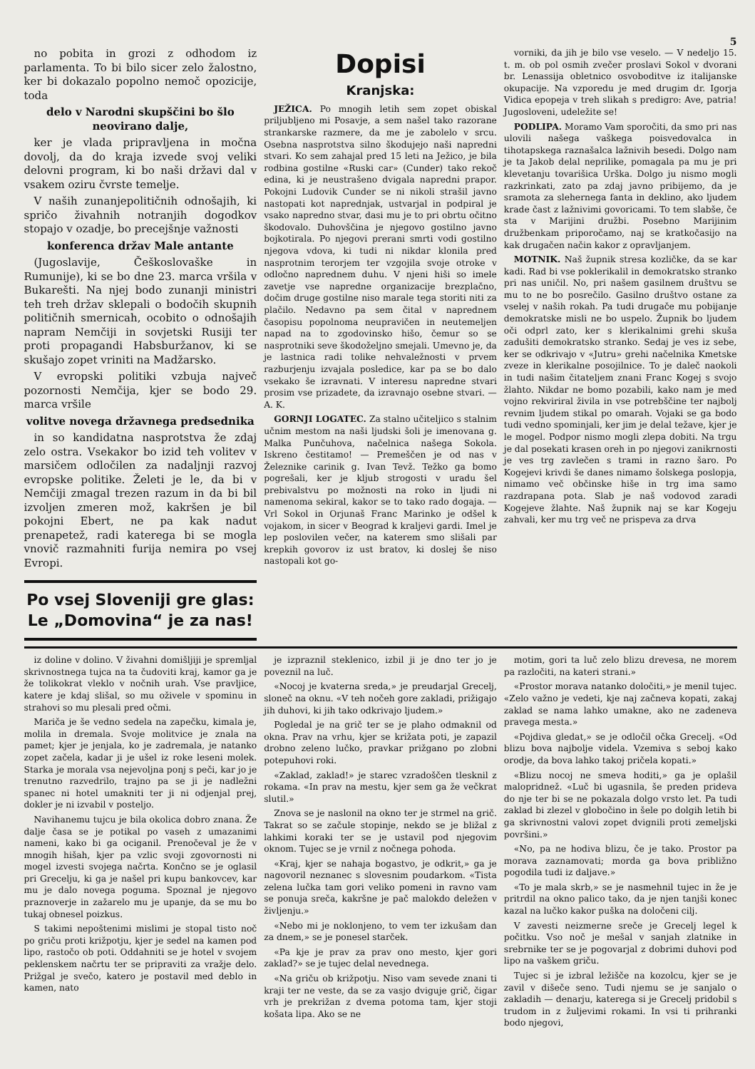5
no pobita in grozi z odhodom iz parlamenta. To bi bilo sicer zelo žalostno, ker bi dokazalo popolno nemoč opozicije, toda
delo v Narodni skupščini bo šlo neovirano dalje,
ker je vlada pripravljena in močna dovolj, da do kraja izvede svoj veliki delovni program, ki bo naši državi dal v vsakem oziru čvrste temelje.
V naših zunanjepolitičnih odnošajih, ki spričo živahnih notranjih dogodkov stopajo v ozadje, bo precejšnje važnosti
konferenca držav Male antante
(Jugoslavije, Češkoslovaške in Rumunije), ki se bo dne 23. marca vršila v Bukarešti. Na njej bodo zunanji ministri teh treh držav sklepali o bodočih skupnih političnih smernicah, ocobito o odnošajih napram Nemčiji in sovjetski Rusiji ter proti propagandi Habsburžanov, ki se skušajo zopet vriniti na Madžarsko.
V evropski politiki vzbuja največ pozornosti Nemčija, kjer se bodo 29. marca vršile
volitve novega državnega predsednika
in so kandidatna nasprotstva že zdaj zelo ostra. Vsekakor bo izid teh volitev v marsičem odločilen za nadaljnji razvoj evropske politike. Želeti je le, da bi v Nemčiji zmagal trezen razum in da bi bil izvoljen zmeren mož, kakršen je bil pokojni Ebert, ne pa kak nadut prenapetež, radi katerega bi se mogla vnovič razmahniti furija nemira po vsej Evropi.
Po vsej Sloveniji gre glas:
Le „Domovina“ je za nas!
Dopisi
Kranjska:
JEŽICA. Po mnogih letih sem zopet obiskal priljubljeno mi Posavje, a sem našel tako razorane strankarske razmere, da me je zabolelo v srcu. Osebna nasprotstva silno škodujejo naši napredni stvari. Ko sem zahajal pred 15 leti na Ježico, je bila rodbina gostilne «Ruski car» (Cunder) tako rekoč edina, ki je neustrašeno dvigala napredni prapor. Pokojni Ludovik Cunder se ni nikoli strašil javno nastopati kot naprednjak, ustvarjal in podpiral je vsako napredno stvar, dasi mu je to pri obrtu očitno škodovalo. Duhovščina je njegovo gostilno javno bojkotirala. Po njegovi prerani smrti vodi gostilno njegova vdova, ki tudi ni nikdar klonila pred nasprotnim terorjem ter vzgojila svoje otroke v odločno naprednem duhu. V njeni hiši so imele zavetje vse napredne organizacije brezplačno, dočim druge gostilne niso marale tega storiti niti za plačilo. Nedavno pa sem čital v naprednem časopisu popolnoma neupravičen in neutemeljen napad na to zgodovinsko hišo, čemur so se nasprotniki seve škodoželjno smejali. Umevno je, da je lastnica radi tolike nehvaležnosti v prvem razburjenju izvajala posledice, kar pa se bo dalo vsekako še izravnati. V interesu napredne stvari prosim vse prizadete, da izravnajo osebne stvari. — A. K.
GORNJI LOGATEC. Za stalno učiteljico s stalnim učnim mestom na naši ljudski šoli je imenovana g. Malka Punčuhova, načelnica našega Sokola. Iskreno čestitamo! — Premeščen je od nas v Železnike carinik g. Ivan Tevž. Težko ga bomo pogrešali, ker je kljub strogosti v uradu šel prebivalstvu po možnosti na roko in ljudi ni namenoma sekiral, kakor se to tako rado dogaja. — Vrl Sokol in Orjunaš Franc Marinko je odšel k vojakom, in sicer v Beograd k kraljevi gardi. Imel je lep poslovilen večer, na katerem smo slišali par krepkih govorov iz ust bratov, ki doslej še niso nastopali kot go-
vorniki, da jih je bilo vse veselo. — V nedeljo 15. t. m. ob pol osmih zvečer proslavi Sokol v dvorani br. Lenassija obletnico osvoboditve iz italijanske okupacije. Na vzporedu je med drugim dr. Igorja Vidica epopeja v treh slikah s predigro: Ave, patria! Jugosloveni, udeležite se!
PODLIPA. Moramo Vam sporočiti, da smo pri nas ulovili našega vaškega poisvedovalca in tihotapskega raznašalca lažnivih besedi. Dolgo nam je ta Jakob delal neprilike, pomagala pa mu je pri klevetanju tovarišica Urška. Dolgo ju nismo mogli razkrinkati, zato pa zdaj javno pribijemo, da je sramota za slehernega fanta in deklino, ako ljudem krade čast z lažnivimi govoricami. To tem slabše, če sta v Marijini družbi. Posebno Marijinim družbenkam priporočamo, naj se kratkočasijo na kak drugačen način kakor z opravljanjem.
MOTNIK. Naš župnik stresa kozličke, da se kar kadi. Rad bi vse poklerikalil in demokratsko stranko pri nas uničil. No, pri našem gasilnem društvu se mu to ne bo posrečilo. Gasilno društvo ostane za vselej v naših rokah. Pa tudi drugače mu pobijanje demokratske misli ne bo uspelo. Župnik bo ljudem oči odprl zato, ker s klerikalnimi grehi skuša zadušiti demokratsko stranko. Sedaj je ves iz sebe, ker se odkrivajo v «Jutru» grehi načelnika Kmetske zveze in klerikalne posojilnice. To je daleč naokoli in tudi našim čitateljem znani Franc Kogej s svojo žlahto. Nikdar ne bomo pozabili, kako nam je med vojno rekviriral živila in vse potrebščine ter najbolj revnim ljudem stikal po omarah. Vojaki se ga bodo tudi vedno spominjali, ker jim je delal težave, kjer je le mogel. Podpor nismo mogli zlepa dobiti. Na trgu je dal posekati krasen oreh in po njegovi zanikrnosti je ves trg zavlečen s trami in razno šaro. Po Kogejevi krivdi še danes nimamo šolskega poslopja, nimamo več občinske hiše in trg ima samo razdrapana pota. Slab je naš vodovod zaradi Kogejeve žlahte. Naš župnik naj se kar Kogeju zahvali, ker mu trg več ne prispeva za drva
iz doline v dolino. V živahni domišljiji je spremljal skrivnostnega tujca na ta čudoviti kraj, kamor ga je že tolikokrat vleklo v nočnih urah. Vse pravljice, katere je kdaj slišal, so mu oživele v spominu in strahovi so mu plesali pred očmi.
Mariča je še vedno sedela na zapečku, kimala je, molila in dremala. Svoje molitvice je znala na pamet; kjer je jenjala, ko je zadremala, je natanko zopet začela, kadar ji je ušel iz roke leseni molek. Starka je morala vsa nejevoljna ponj s peči, kar jo je trenutno razvedrilo, trajno pa se ji je nadležni spanec ni hotel umakniti ter ji ni odjenjal prej, dokler je ni izvabil v posteljo.
Navihanemu tujcu je bila okolica dobro znana. Že dalje časa se je potikal po vaseh z umazanimi nameni, kako bi ga ociganil. Prenočeval je že v mnogih hišah, kjer pa vzlic svoji zgovornosti ni mogel izvesti svojega načrta. Končno se je oglasil pri Grecelju, ki ga je našel pri kupu bankovcev, kar mu je dalo novega poguma. Spoznal je njegovo praznoverje in zažarelo mu je upanje, da se mu bo tukaj obnesel poizkus.
S takimi nepoštenimi mislimi je stopal tisto noč po griču proti križpotju, kjer je sedel na kamen pod lipo, rastočo ob poti. Oddahniti se je hotel v svojem peklenskem načrtu ter se pripraviti za vražje delo. Prižgal je svečo, katero je postavil med deblo in kamen, nato
je izpraznil steklenico, izbil ji je dno ter jo je poveznil na luč.
«Nocoj je kvaterna sreda,» je preudarjal Grecelj, sloneč na oknu. «V teh nočeh gore zakladi, prižigajo jih duhovi, ki jih tako odkrivajo ljudem.»
Pogledal je na grič ter se je plaho odmaknil od okna. Prav na vrhu, kjer se križata poti, je zapazil drobno zeleno lučko, pravkar prižgano po zlobni potepuhovi roki.
«Zaklad, zaklad!» je starec vzradoščen tlesknil z rokama. «In prav na mestu, kjer sem ga že večkrat slutil.»
Znova se je naslonil na okno ter je strmel na grič. Takrat so se začule stopinje, nekdo se je bližal z lahkimi koraki ter se je ustavil pod njegovim oknom. Tujec se je vrnil z nočnega pohoda.
«Kraj, kjer se nahaja bogastvo, je odkrit,» ga je nagovoril neznanec s slovesnim poudarkom. «Tista zelena lučka tam gori veliko pomeni in ravno vam se ponuja sreča, kakršne je pač malokdo deležen v življenju.»
«Nebo mi je noklonjeno, to vem ter izkušam dan za dnem,» se je ponesel starček.
«Pa kje je prav za prav ono mesto, kjer gori zaklad?» se je tujec delal nevednega.
«Na griču ob križpotju. Niso vam sevede znani ti kraji ter ne veste, da se za vasjo dviguje grič, čigar vrh je prekrižan z dvema potoma tam, kjer stoji košata lipa. Ako se ne
motim, gori ta luč zelo blizu drevesa, ne morem pa razločiti, na kateri strani.»
«Prostor morava natanko določiti,» je menil tujec. «Zelo važno je vedeti, kje naj začneva kopati, zakaj zaklad se nama lahko umakne, ako ne zadeneva pravega mesta.»
«Pojdiva gledat,» se je odločil očka Grecelj. «Od blizu bova najbolje videla. Vzemiva s seboj kako orodje, da bova lahko takoj pričela kopati.»
«Blizu nocoj ne smeva hoditi,» ga je oplašil malopridnež. «Luč bi ugasnila, še preden prideva do nje ter bi se ne pokazala dolgo vrsto let. Pa tudi zaklad bi zlezel v globočino in šele po dolgih letih bi ga skrivnostni valovi zopet dvignili proti zemeljski površini.»
«No, pa ne hodiva blizu, če je tako. Prostor pa morava zaznamovati; morda ga bova približno pogodila tudi iz daljave.»
«To je mala skrb,» se je nasmehnil tujec in že je pritrdil na okno palico tako, da je njen tanjši konec kazal na lučko kakor puška na določeni cilj.
V zavesti neizmerne sreče je Grecelj legel k počitku. Vso noč je mešal v sanjah zlatnike in srebrnike ter se je pogovarjal z dobrimi duhovi pod lipo na vaškem griču.
Tujec si je izbral ležišče na kozolcu, kjer se je zavil v dišeče seno. Tudi njemu se je sanjalo o zakladih — denarju, katerega si je Grecelj pridobil s trudom in z žuljevimi rokami. In vsi ti prihranki bodo njegovi,